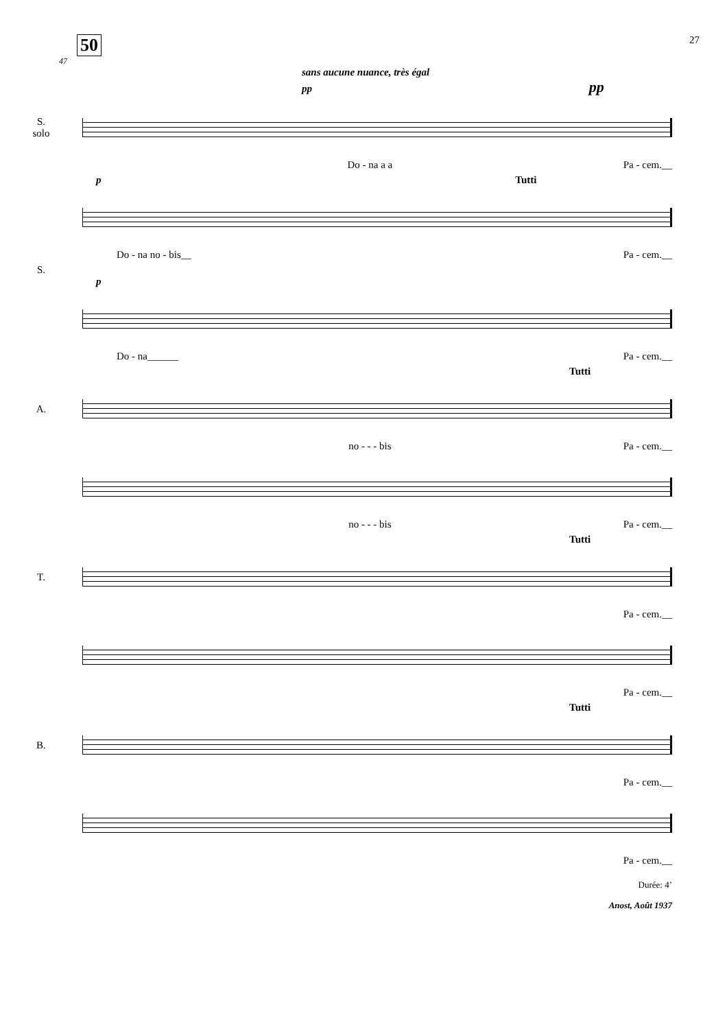50 27
47
sans aucune nuance, très égal
pp pp
S.
solo
Do - na a a Pa - cem.__
p Tutti
Do - na no - bis__ Pa - cem.__
S.
p
Do - na______ Pa - cem.__
Tutti
A.
no - - - bis Pa - cem.__
no - - - bis Pa - cem.__
Tutti
T.
Pa - cem.__
Pa - cem.__
Tutti
B.
Pa - cem.__
Pa - cem.__
Durée: 4’
Anost, Août 1937